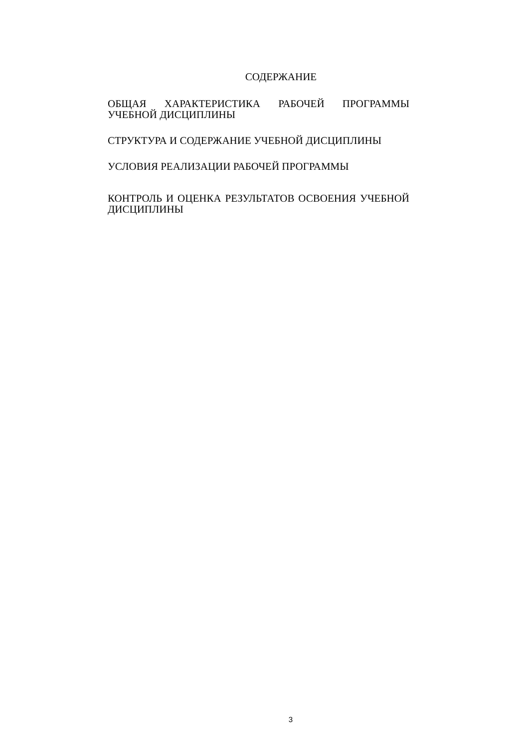СОДЕРЖАНИЕ
ОБЩАЯ ХАРАКТЕРИСТИКА РАБОЧЕЙ ПРОГРАММЫ УЧЕБНОЙ ДИСЦИПЛИНЫ
СТРУКТУРА И СОДЕРЖАНИЕ УЧЕБНОЙ ДИСЦИПЛИНЫ
УСЛОВИЯ РЕАЛИЗАЦИИ РАБОЧЕЙ ПРОГРАММЫ
КОНТРОЛЬ И ОЦЕНКА РЕЗУЛЬТАТОВ ОСВОЕНИЯ УЧЕБНОЙ ДИСЦИПЛИНЫ
3